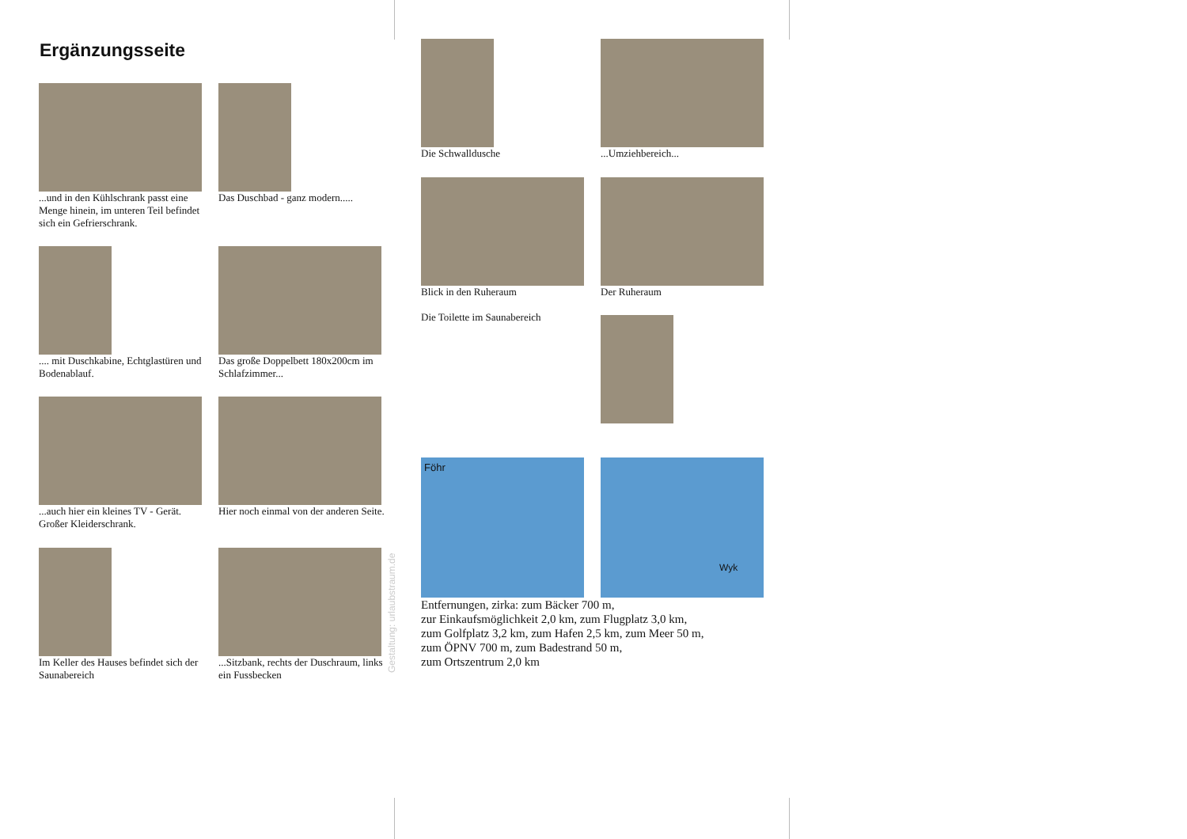Ergänzungsseite
...und in den Kühlschrank passt eine Menge hinein, im unteren Teil befindet sich ein Gefrierschrank.
Das Duschbad - ganz modern.....
.... mit Duschkabine, Echtglastüren und Bodenablauf.
Das große Doppelbett 180x200cm im Schlafzimmer...
...auch hier ein kleines TV - Gerät. Großer Kleiderschrank.
Hier noch einmal von der anderen Seite.
Im Keller des Hauses befindet sich der Saunabereich
...Sitzbank, rechts der Duschraum, links ein Fussbecken
Gestaltung: urlaubstraum.de
Die Schwalldusche ...Umziehbereich...
Blick in den Ruheraum
Die Toilette im Saunabereich
Der Ruheraum
Föhr
Wyk
Entfernungen, zirka: zum Bäcker 700 m,
zur Einkaufsmöglichkeit 2,0 km, zum Flugplatz 3,0 km,
zum Golfplatz 3,2 km, zum Hafen 2,5 km, zum Meer 50 m,
zum ÖPNV 700 m, zum Badestrand 50 m,
zum Ortszentrum 2,0 km